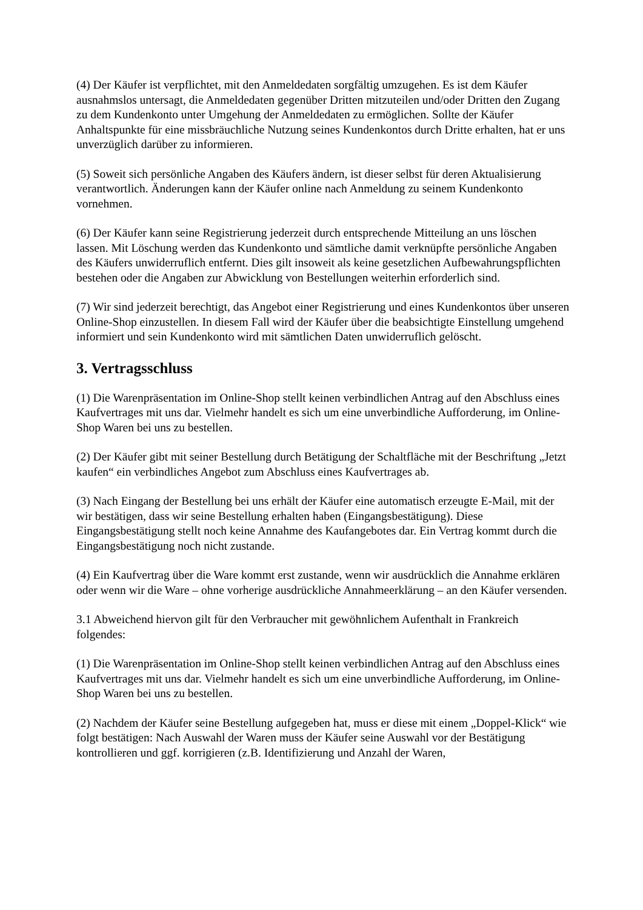(4) Der Käufer ist verpflichtet, mit den Anmeldedaten sorgfältig umzugehen. Es ist dem Käufer ausnahmslos untersagt, die Anmeldedaten gegenüber Dritten mitzuteilen und/oder Dritten den Zugang zu dem Kundenkonto unter Umgehung der Anmeldedaten zu ermöglichen. Sollte der Käufer Anhaltspunkte für eine missbräuchliche Nutzung seines Kundenkontos durch Dritte erhalten, hat er uns unverzüglich darüber zu informieren.
(5) Soweit sich persönliche Angaben des Käufers ändern, ist dieser selbst für deren Aktualisierung verantwortlich. Änderungen kann der Käufer online nach Anmeldung zu seinem Kundenkonto vornehmen.
(6) Der Käufer kann seine Registrierung jederzeit durch entsprechende Mitteilung an uns löschen lassen. Mit Löschung werden das Kundenkonto und sämtliche damit verknüpfte persönliche Angaben des Käufers unwiderruflich entfernt. Dies gilt insoweit als keine gesetzlichen Aufbewahrungspflichten bestehen oder die Angaben zur Abwicklung von Bestellungen weiterhin erforderlich sind.
(7) Wir sind jederzeit berechtigt, das Angebot einer Registrierung und eines Kundenkontos über unseren Online-Shop einzustellen. In diesem Fall wird der Käufer über die beabsichtigte Einstellung umgehend informiert und sein Kundenkonto wird mit sämtlichen Daten unwiderruflich gelöscht.
3. Vertragsschluss
(1) Die Warenpräsentation im Online-Shop stellt keinen verbindlichen Antrag auf den Abschluss eines Kaufvertrages mit uns dar. Vielmehr handelt es sich um eine unverbindliche Aufforderung, im Online-Shop Waren bei uns zu bestellen.
(2) Der Käufer gibt mit seiner Bestellung durch Betätigung der Schaltfläche mit der Beschriftung „Jetzt kaufen“ ein verbindliches Angebot zum Abschluss eines Kaufvertrages ab.
(3) Nach Eingang der Bestellung bei uns erhält der Käufer eine automatisch erzeugte E-Mail, mit der wir bestätigen, dass wir seine Bestellung erhalten haben (Eingangsbestätigung). Diese Eingangsbestätigung stellt noch keine Annahme des Kaufangebotes dar. Ein Vertrag kommt durch die Eingangsbestätigung noch nicht zustande.
(4) Ein Kaufvertrag über die Ware kommt erst zustande, wenn wir ausdrücklich die Annahme erklären oder wenn wir die Ware – ohne vorherige ausdrückliche Annahmeerklärung – an den Käufer versenden.
3.1 Abweichend hiervon gilt für den Verbraucher mit gewöhnlichem Aufenthalt in Frankreich folgendes:
(1) Die Warenpräsentation im Online-Shop stellt keinen verbindlichen Antrag auf den Abschluss eines Kaufvertrages mit uns dar. Vielmehr handelt es sich um eine unverbindliche Aufforderung, im Online-Shop Waren bei uns zu bestellen.
(2) Nachdem der Käufer seine Bestellung aufgegeben hat, muss er diese mit einem „Doppel-Klick“ wie folgt bestätigen: Nach Auswahl der Waren muss der Käufer seine Auswahl vor der Bestätigung kontrollieren und ggf. korrigieren (z.B. Identifizierung und Anzahl der Waren,